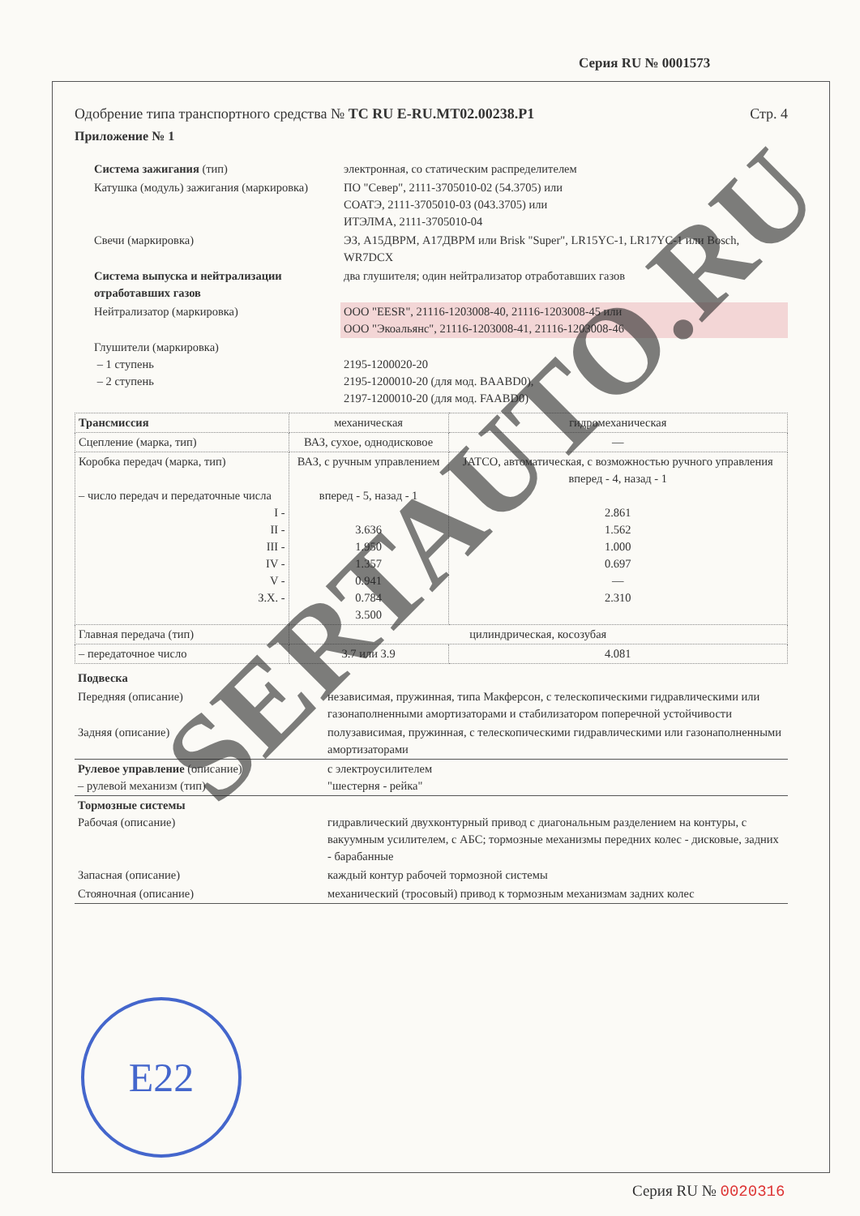Серия RU № 0001573
Одобрение типа транспортного средства № ТС RU E-RU.МТ02.00238.Р1 Стр. 4
Приложение № 1
| Система зажигания (тип) | электронная, со статическим распределителем |
| Катушка (модуль) зажигания (маркировка) | ПО "Север", 2111-3705010-02 (54.3705) или СОАТЭ, 2111-3705010-03 (043.3705) или ИТЭЛМА, 2111-3705010-04 |
| Свечи (маркировка) | ЭЗ, А15ДВРМ, А17ДВРМ или Brisk "Super", LR15YC-1, LR17YC-1 или Bosch, WR7DCX |
| Система выпуска и нейтрализации отработавших газов | два глушителя; один нейтрализатор отработавших газов |
| Нейтрализатор (маркировка) | ООО "EESR", 21116-1203008-40, 21116-1203008-45 или ООО "Экоальянс", 21116-1203008-41, 21116-1203008-46 |
| Глушители (маркировка) – 1 ступень – 2 ступень | 2195-1200020-20 2195-1200010-20 (для мод. BAABD0), 2197-1200010-20 (для мод. FAABD0) |
| Трансмиссия | механическая | гидромеханическая |
| Сцепление (марка, тип) | ВАЗ, сухое, однодисковое | — |
| Коробка передач (марка, тип) – число передач и передаточные числа I - II - III - IV - V - З.Х. - | ВАЗ, с ручным управлением вперед - 5, назад - 1 3.636 1.950 1.357 0.941 0.784 3.500 | JATCO, автоматическая, с возможностью ручного управления вперед - 4, назад - 1 2.861 1.562 1.000 0.697 — 2.310 |
| Главная передача (тип) | цилиндрическая, косозубая | |
| – передаточное число | 3.7 или 3.9 | 4.081 |
| Подвеска | |
| Передняя (описание) | независимая, пружинная, типа Макферсон, с телескопическими гидравлическими или газонаполненными амортизаторами и стабилизатором поперечной устойчивости |
| Задняя (описание) | полузависимая, пружинная, с телескопическими гидравлическими или газонаполненными амортизаторами |
| Рулевое управление (описание) – рулевой механизм (тип) | с электроусилителем "шестерня - рейка" |
| Тормозные системы Рабочая (описание) | гидравлический двухконтурный привод с диагональным разделением на контуры, с вакуумным усилителем, с АБС; тормозные механизмы передних колес - дисковые, задних - барабанные |
| Запасная (описание) | каждый контур рабочей тормозной системы |
| Стояночная (описание) | механический (тросовый) привод к тормозным механизмам задних колес |
E22
SERTAUTO.RU
Серия RU № 0020316